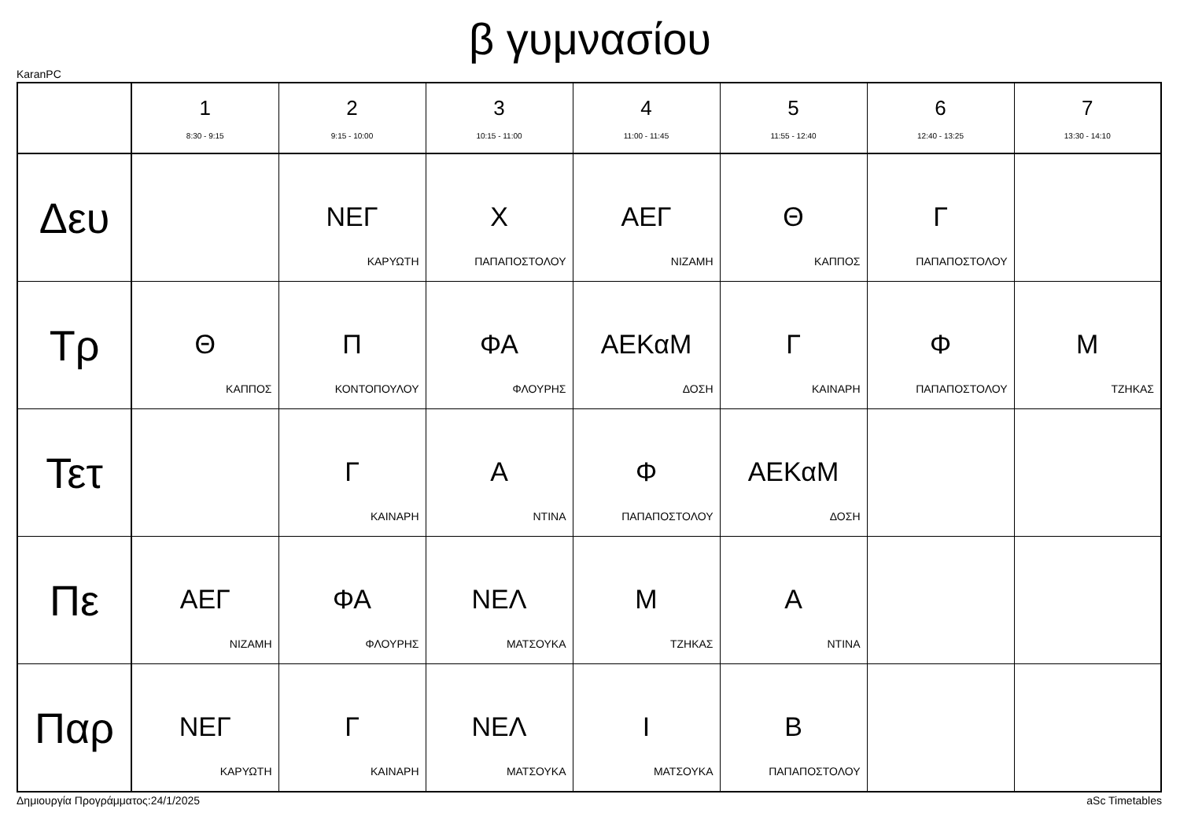β γυμνασίου
KaranPC
| | 1 8:30 - 9:15 | 2 9:15 - 10:00 | 3 10:15 - 11:00 | 4 11:00 - 11:45 | 5 11:55 - 12:40 | 6 12:40 - 13:25 | 7 13:30 - 14:10 |
| --- | --- | --- | --- | --- | --- | --- | --- |
| Δευ | | ΝΕΓ ΚΑΡΥΩΤΗ | Χ ΠΑΠΑΠΟΣΤΟΛΟΥ | ΑΕΓ ΝΙΖΑΜΗ | Θ ΚΑΠΠΟΣ | Γ ΠΑΠΑΠΟΣΤΟΛΟΥ | |
| Τρ | Θ ΚΑΠΠΟΣ | Π ΚΟΝΤΟΠΟΥΛΟΥ | ΦΑ ΦΛΟΥΡΗΣ | ΑΕΚαΜ ΔΟΣΗ | Γ ΚΑΙΝΑΡΗ | Φ ΠΑΠΑΠΟΣΤΟΛΟΥ | Μ ΤΖΗΚΑΣ |
| Τετ | | Γ ΚΑΙΝΑΡΗ | Α ΝΤΙΝΑ | Φ ΠΑΠΑΠΟΣΤΟΛΟΥ | ΑΕΚαΜ ΔΟΣΗ | | |
| Πε | ΑΕΓ ΝΙΖΑΜΗ | ΦΑ ΦΛΟΥΡΗΣ | ΝΕΛ ΜΑΤΣΟΥΚΑ | Μ ΤΖΗΚΑΣ | Α ΝΤΙΝΑ | | |
| Παρ | ΝΕΓ ΚΑΡΥΩΤΗ | Γ ΚΑΙΝΑΡΗ | ΝΕΛ ΜΑΤΣΟΥΚΑ | Ι ΜΑΤΣΟΥΚΑ | Β ΠΑΠΑΠΟΣΤΟΛΟΥ | | |
Δημιουργία Προγράμματος:24/1/2025 aSc Timetables